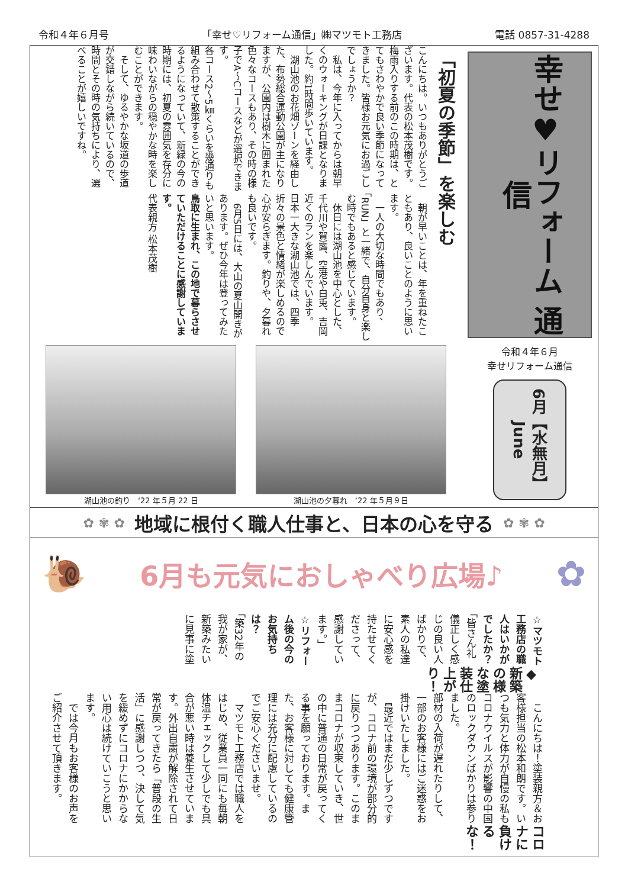令和４年６月号 「幸せ♡リフォーム通信」㈱マツモト工務店 電話 0857-31-4288
「初夏の季節」を楽しむ
こんにちは。いつもありがとうございます。代表の松本茂樹です。
梅雨入りする前のこの時期は、とてもさわやかで良い季節になってきました。皆様お元気にお過ごしでしょうか？
　私は、今年に入ってからは朝早くのウォーキングが日課となりました。約1時間歩いています。
　湖山池のお花畑ゾーンを経由した、布勢総合運動公園が主になりますが、公園内は樹木に囲まれた色々なコースもあり、その時の様子でA～Cコースなどが選択できます。
各コース2～5㎞くらいを幾通りも組み合わせて散策することができるようになっていて、新緑の今の時期には、初夏の雰囲気を存分に味わいながらの穏やかな時を楽しむことができます。
　そして、ゆるやかな坂道の歩道が交錯しながら続いているので、時間とその時の気持ちにより、選べることが嬉しいですね。
　朝が早いことは、年を重ねたこともあり、良いことのように思います。
　一人の大切な時間でもあり、「RUN」と一緒で、自分自身と楽しむ時でもあると感じています。
　休日には湖山池を中心とした、千代川や賀露、空港や白兎、吉岡近くのランを楽しんでいます。
日本一大きな湖山池では、四季折々の景色と情緒が楽しめるので心が安らぎます。釣りや、夕暮れも良いです。
　6月5日には、大山の夏山開きがあります。ぜひ今年は登ってみたいと思います。
鳥取に生まれ、この地で暮らさせていただけることに感謝しています。
代表親方 松本茂樹
湖山池の釣り　‘22 年５月 22 日 湖山池の夕暮れ　‘22 年５月９日
幸せ♥リフォーム 通信
令和４年６月
幸せリフォーム通信
6月【水無月】 June
✿ ✾ ✿ 地域に根付く職人仕事と、日本の心を守る ✿ ✾ ✿
🐌
6月も元気におしゃべり広場♪
✿
コロナに負けるな！
　こんにちは！塗装親方＆お客様担当の松本和朗です。いつも気力と体力が自慢の私もコロナウイルスが影響の中国のロックダウンばかりは参りました。
部材の入荷が遅れたりして、一部のお客様にはご迷惑をお掛けいたしました。
　最近ではまだ少しずつですが、コロナ前の環境が部分的に戻りつつあります。このままコロナが収束していき、世の中に普通の日常が戻ってくる事を願っております。また、お客様に対しても健康管理には充分に配慮しているのでご安心くださいませ。
　マツモト工務店では職人をはじめ、従業員一同にも毎朝体温チェックして少しでも具合が悪い時は養生させています。外出自粛が解除されて日常が戻ってきたら「普段の生活」に感謝しつつ、決して気を緩めずにコロナにかからない用心は続けていこうと思います。
　では今月もお客様のお声をご紹介させて頂きます。
◆新築の様な塗装仕上がり！
☆マツモト工務店の職人はいかがでしたか？
「皆さん礼儀正しく感じの良い人ばかりで、素人の私達に安心感を持たせてくださって、感謝しています。」
☆リフォーム後の今のお気持ちは？
「築32年の我が家が、新築みたいに見事に塗